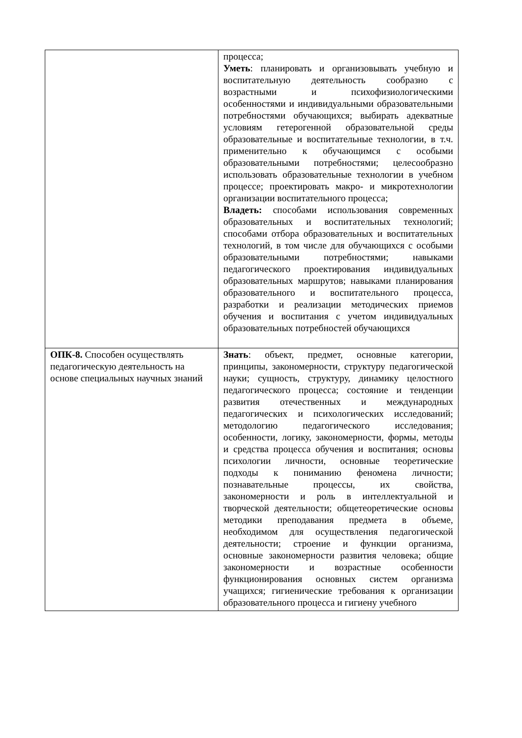| | процесса; Уметь : планировать и организовывать учебную и воспитательную деятельность сообразно с возрастными и психофизиологическими особенностями и индивидуальными образовательными потребностями обучающихся; выбирать адекватные условиям гетерогенной образовательной среды образовательные и воспитательные технологии, в т.ч. применительно к обучающимся с особыми образовательными потребностями; целесообразно использовать образовательные технологии в учебном процессе; проектировать макро- и микротехнологии организации воспитательного процесса; Владеть: способами использования современных образовательных и воспитательных технологий; способами отбора образовательных и воспитательных технологий, в том числе для обучающихся с особыми образовательными потребностями; навыками педагогического проектирования индивидуальных образовательных маршрутов; навыками планирования образовательного и воспитательного процесса, разработки и реализации методических приемов обучения и воспитания с учетом индивидуальных образовательных потребностей обучающихся |
| ОПК-8. Способен осуществлять педагогическую деятельность на основе специальных научных знаний | Знать : объект, предмет, основные категории, принципы, закономерности, структуру педагогической науки; сущность, структуру, динамику целостного педагогического процесса; состояние и тенденции развития отечественных и международных педагогических и психологических исследований; методологию педагогического исследования; особенности, логику, закономерности, формы, методы и средства процесса обучения и воспитания; основы психологии личности, основные теоретические подходы к пониманию феномена личности; познавательные процессы, их свойства, закономерности и роль в интеллектуальной и творческой деятельности; общетеоретические основы методики преподавания предмета в объеме, необходимом для осуществления педагогической деятельности; строение и функции организма, основные закономерности развития человека; общие закономерности и возрастные особенности функционирования основных систем организма учащихся; гигиенические требования к организации образовательного процесса и гигиену учебного |